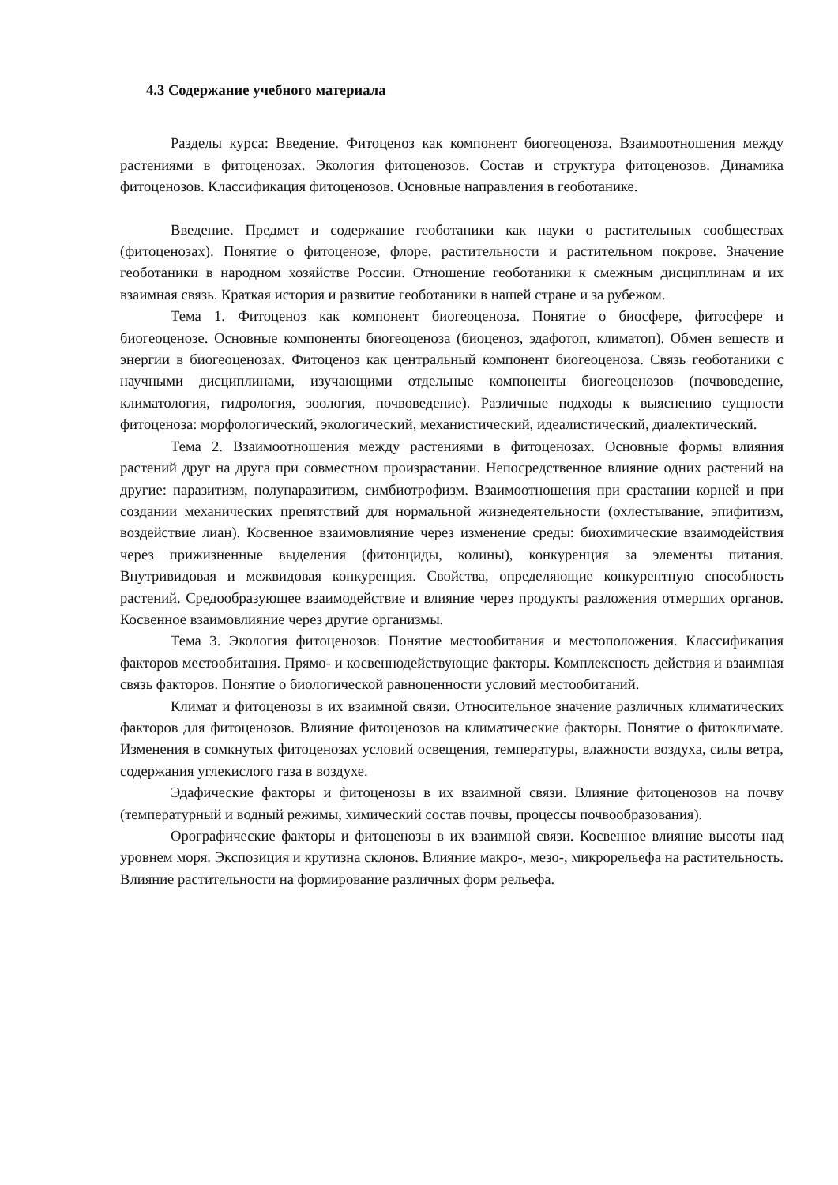4.3 Содержание учебного материала
Разделы курса: Введение. Фитоценоз как компонент биогеоценоза. Взаимоотношения между растениями в фитоценозах. Экология фитоценозов. Состав и структура фитоценозов. Динамика фитоценозов. Классификация фитоценозов. Основные направления в геоботанике.
Введение. Предмет и содержание геоботаники как науки о растительных сообществах (фитоценозах). Понятие о фитоценозе, флоре, растительности и растительном покрове. Значение геоботаники в народном хозяйстве России. Отношение геоботаники к смежным дисциплинам и их взаимная связь. Краткая история и развитие геоботаники в нашей стране и за рубежом.
Тема 1. Фитоценоз как компонент биогеоценоза. Понятие о биосфере, фитосфере и биогеоценозе. Основные компоненты биогеоценоза (биоценоз, эдафотоп, климатоп). Обмен веществ и энергии в биогеоценозах. Фитоценоз как центральный компонент биогеоценоза. Связь геоботаники с научными дисциплинами, изучающими отдельные компоненты биогеоценозов (почвоведение, климатология, гидрология, зоология, почвоведение). Различные подходы к выяснению сущности фитоценоза: морфологический, экологический, механистический, идеалистический, диалектический.
Тема 2. Взаимоотношения между растениями в фитоценозах. Основные формы влияния растений друг на друга при совместном произрастании. Непосредственное влияние одних растений на другие: паразитизм, полупаразитизм, симбиотрофизм. Взаимоотношения при срастании корней и при создании механических препятствий для нормальной жизнедеятельности (охлестывание, эпифитизм, воздействие лиан). Косвенное взаимовлияние через изменение среды: биохимические взаимодействия через прижизненные выделения (фитонциды, колины), конкуренция за элементы питания. Внутривидовая и межвидовая конкуренция. Свойства, определяющие конкурентную способность растений. Средообразующее взаимодействие и влияние через продукты разложения отмерших органов. Косвенное взаимовлияние через другие организмы.
Тема 3. Экология фитоценозов. Понятие местообитания и местоположения. Классификация факторов местообитания. Прямо- и косвеннодействующие факторы. Комплексность действия и взаимная связь факторов. Понятие о биологической равноценности условий местообитаний.
Климат и фитоценозы в их взаимной связи. Относительное значение различных климатических факторов для фитоценозов. Влияние фитоценозов на климатические факторы. Понятие о фитоклимате. Изменения в сомкнутых фитоценозах условий освещения, температуры, влажности воздуха, силы ветра, содержания углекислого газа в воздухе.
Эдафические факторы и фитоценозы в их взаимной связи. Влияние фитоценозов на почву (температурный и водный режимы, химический состав почвы, процессы почвообразования).
Орографические факторы и фитоценозы в их взаимной связи. Косвенное влияние высоты над уровнем моря. Экспозиция и крутизна склонов. Влияние макро-, мезо-, микрорельефа на растительность. Влияние растительности на формирование различных форм рельефа.